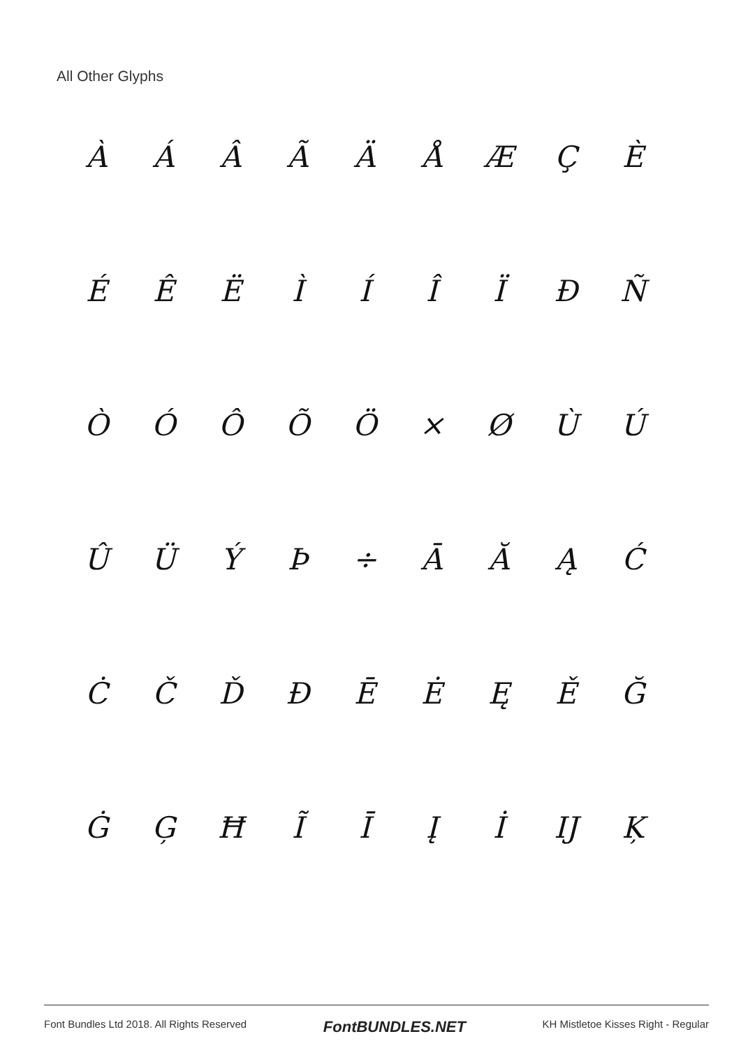All Other Glyphs
À Á Â Ã Ä Å Æ Ç È
É Ê Ë Ì Í Î Ï Ð Ñ
Ò Ó Ô Õ Ö × Ø Ù Ú
Û Ü Ý Þ ÷ Ā Ă Ą Ć
Ċ Č Ď Đ Ē Ė Ę Ě Ğ
Ġ Ģ Ħ Ĩ Ī Į İ Ĳ Ķ
Font Bundles Ltd 2018. All Rights Reserved FontBUNDLES.NET KH Mistletoe Kisses Right - Regular